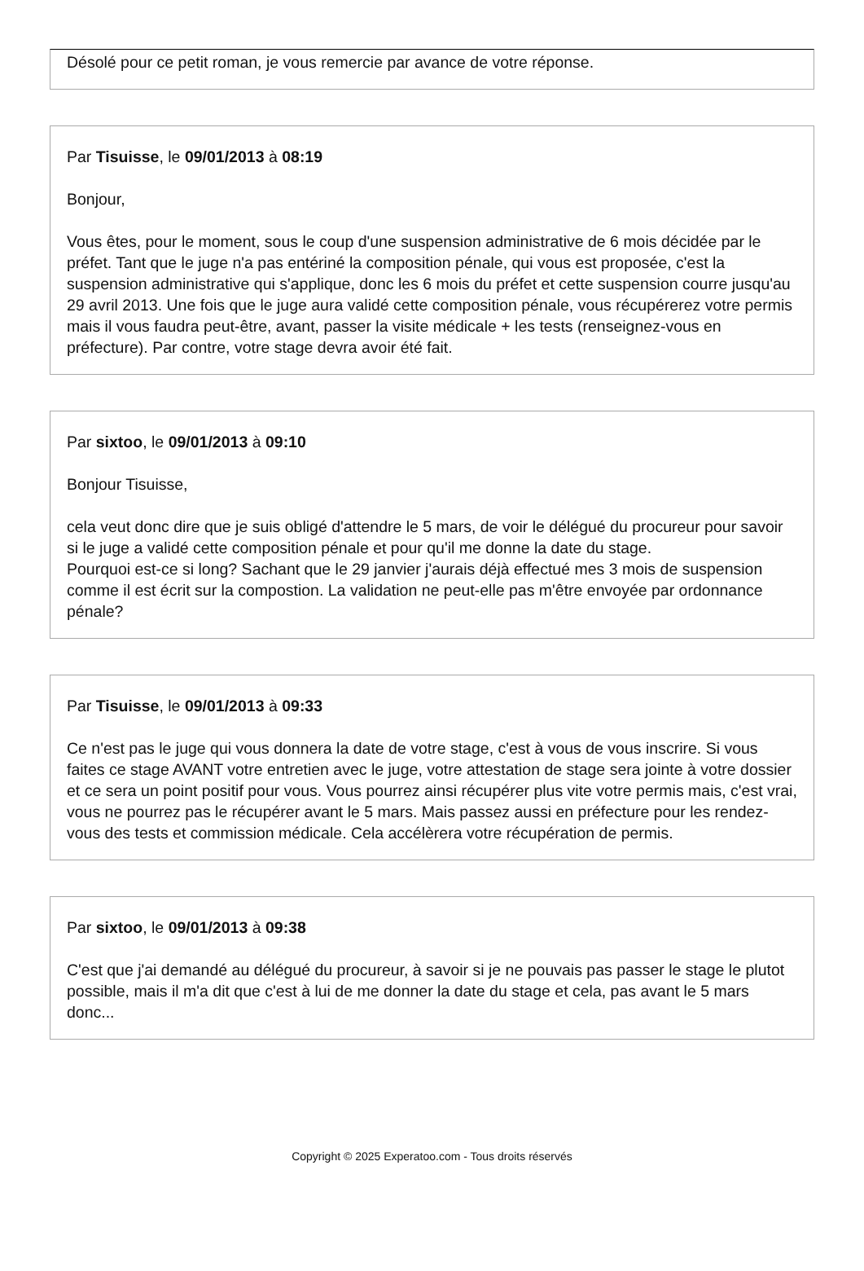Désolé pour ce petit roman, je vous remercie par avance de votre réponse.
Par Tisuisse, le 09/01/2013 à 08:19
Bonjour,
Vous êtes, pour le moment, sous le coup d'une suspension administrative de 6 mois décidée par le préfet. Tant que le juge n'a pas entériné la composition pénale, qui vous est proposée, c'est la suspension administrative qui s'applique, donc les 6 mois du préfet et cette suspension courre jusqu'au 29 avril 2013. Une fois que le juge aura validé cette composition pénale, vous récupérerez votre permis mais il vous faudra peut-être, avant, passer la visite médicale + les tests (renseignez-vous en préfecture). Par contre, votre stage devra avoir été fait.
Par sixtoo, le 09/01/2013 à 09:10
Bonjour Tisuisse,
cela veut donc dire que je suis obligé d'attendre le 5 mars, de voir le délégué du procureur pour savoir si le juge a validé cette composition pénale et pour qu'il me donne la date du stage.
Pourquoi est-ce si long? Sachant que le 29 janvier j'aurais déjà effectué mes 3 mois de suspension comme il est écrit sur la compostion. La validation ne peut-elle pas m'être envoyée par ordonnance pénale?
Par Tisuisse, le 09/01/2013 à 09:33
Ce n'est pas le juge qui vous donnera la date de votre stage, c'est à vous de vous inscrire. Si vous faites ce stage AVANT votre entretien avec le juge, votre attestation de stage sera jointe à votre dossier et ce sera un point positif pour vous. Vous pourrez ainsi récupérer plus vite votre permis mais, c'est vrai, vous ne pourrez pas le récupérer avant le 5 mars. Mais passez aussi en préfecture pour les rendez-vous des tests et commission médicale. Cela accélèrera votre récupération de permis.
Par sixtoo, le 09/01/2013 à 09:38
C'est que j'ai demandé au délégué du procureur, à savoir si je ne pouvais pas passer le stage le plutot possible, mais il m'a dit que c'est à lui de me donner la date du stage et cela, pas avant le 5 mars donc...
Copyright © 2025 Experatoo.com - Tous droits réservés